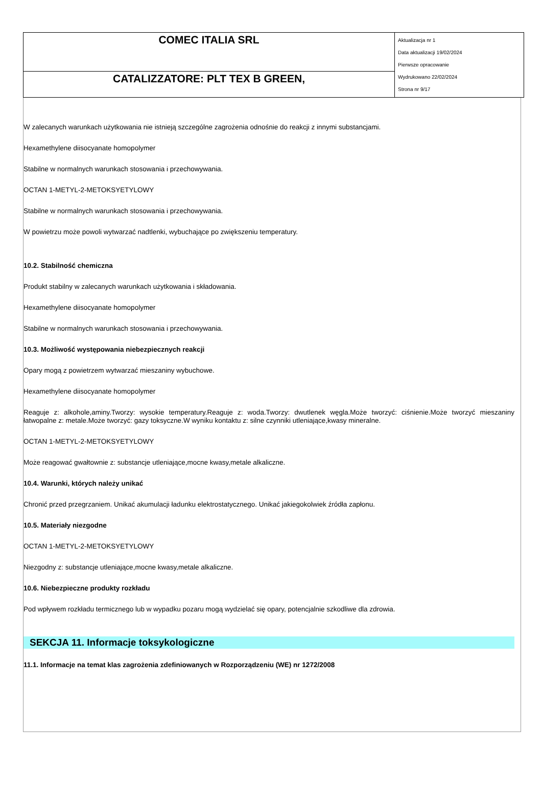| COMEC ITALIA SRL | Aktualizacja nr 1 Data aktualizacji 19/02/2024 Pierwsze opracowanie Wydrukowano 22/02/2024 Strona nr 9/17 |
| CATALIZZATORE: PLT TEX B GREEN, | |
W zalecanych warunkach użytkowania nie istnieją szczególne zagrożenia odnośnie do reakcji z innymi substancjami.
Hexamethylene diisocyanate homopolymer
Stabilne w normalnych warunkach stosowania i przechowywania.
OCTAN 1-METYL-2-METOKSYETYLOWY
Stabilne w normalnych warunkach stosowania i przechowywania.
W powietrzu może powoli wytwarzać nadtlenki, wybuchające po zwiększeniu temperatury.
10.2. Stabilność chemiczna
Produkt stabilny w zalecanych warunkach użytkowania i składowania.
Hexamethylene diisocyanate homopolymer
Stabilne w normalnych warunkach stosowania i przechowywania.
10.3. Możliwość występowania niebezpiecznych reakcji
Opary mogą z powietrzem wytwarzać mieszaniny wybuchowe.
Hexamethylene diisocyanate homopolymer
Reaguje z: alkohole,aminy.Tworzy: wysokie temperatury.Reaguje z: woda.Tworzy: dwutlenek węgla.Może tworzyć: ciśnienie.Może tworzyć mieszaniny łatwopalne z: metale.Może tworzyć: gazy toksyczne.W wyniku kontaktu z: silne czynniki utleniające,kwasy mineralne.
OCTAN 1-METYL-2-METOKSYETYLOWY
Może reagować gwałtownie z: substancje utleniające,mocne kwasy,metale alkaliczne.
10.4. Warunki, których należy unikać
Chronić przed przegrzaniem. Unikać akumulacji ładunku elektrostatycznego. Unikać jakiegokolwiek źródła zapłonu.
10.5. Materiały niezgodne
OCTAN 1-METYL-2-METOKSYETYLOWY
Niezgodny z: substancje utleniające,mocne kwasy,metale alkaliczne.
10.6. Niebezpieczne produkty rozkładu
Pod wpływem rozkładu termicznego lub w wypadku pozaru mogą wydzielać się opary, potencjalnie szkodliwe dla zdrowia.
SEKCJA 11. Informacje toksykologiczne
11.1. Informacje na temat klas zagrożenia zdefiniowanych w Rozporządzeniu (WE) nr 1272/2008